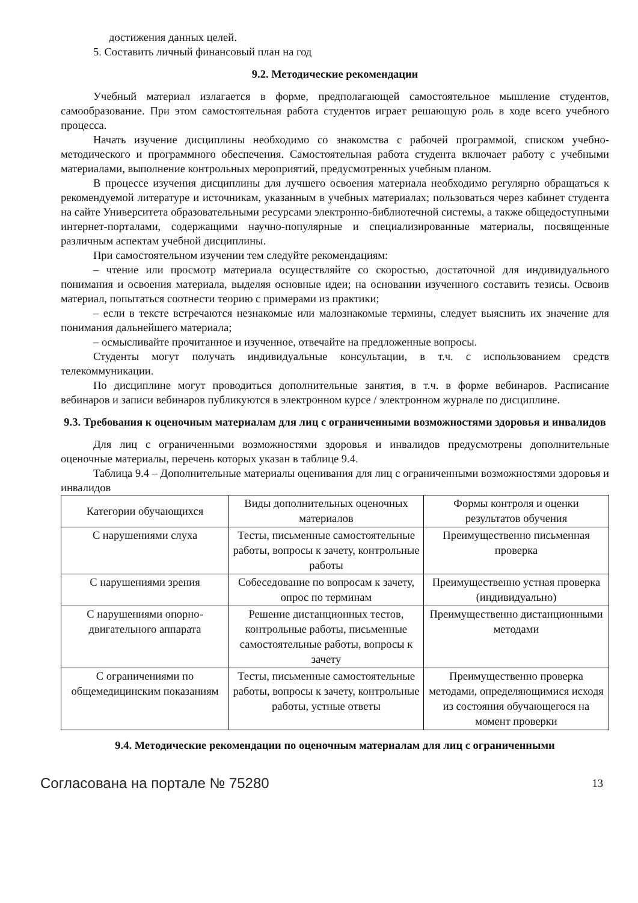достижения данных целей.
5. Составить личный финансовый план на год
9.2. Методические рекомендации
Учебный материал излагается в форме, предполагающей самостоятельное мышление студентов, самообразование. При этом самостоятельная работа студентов играет решающую роль в ходе всего учебного процесса.
Начать изучение дисциплины необходимо со знакомства с рабочей программой, списком учебно-методического и программного обеспечения. Самостоятельная работа студента включает работу с учебными материалами, выполнение контрольных мероприятий, предусмотренных учебным планом.
В процессе изучения дисциплины для лучшего освоения материала необходимо регулярно обращаться к рекомендуемой литературе и источникам, указанным в учебных материалах; пользоваться через кабинет студента на сайте Университета образовательными ресурсами электронно-библиотечной системы, а также общедоступными интернет-порталами, содержащими научно-популярные и специализированные материалы, посвященные различным аспектам учебной дисциплины.
При самостоятельном изучении тем следуйте рекомендациям:
– чтение или просмотр материала осуществляйте со скоростью, достаточной для индивидуального понимания и освоения материала, выделяя основные идеи; на основании изученного составить тезисы. Освоив материал, попытаться соотнести теорию с примерами из практики;
– если в тексте встречаются незнакомые или малознакомые термины, следует выяснить их значение для понимания дальнейшего материала;
– осмысливайте прочитанное и изученное, отвечайте на предложенные вопросы.
Студенты могут получать индивидуальные консультации, в т.ч. с использованием средств телекоммуникации.
По дисциплине могут проводиться дополнительные занятия, в т.ч. в форме вебинаров. Расписание вебинаров и записи вебинаров публикуются в электронном курсе / электронном журнале по дисциплине.
9.3. Требования к оценочным материалам для лиц с ограниченными возможностями здоровья и инвалидов
Для лиц с ограниченными возможностями здоровья и инвалидов предусмотрены дополнительные оценочные материалы, перечень которых указан в таблице 9.4.
Таблица 9.4 – Дополнительные материалы оценивания для лиц с ограниченными возможностями здоровья и инвалидов
| Категории обучающихся | Виды дополнительных оценочных материалов | Формы контроля и оценки результатов обучения |
| С нарушениями слуха | Тесты, письменные самостоятельные работы, вопросы к зачету, контрольные работы | Преимущественно письменная проверка |
| С нарушениями зрения | Собеседование по вопросам к зачету, опрос по терминам | Преимущественно устная проверка (индивидуально) |
| С нарушениями опорно-двигательного аппарата | Решение дистанционных тестов, контрольные работы, письменные самостоятельные работы, вопросы к зачету | Преимущественно дистанционными методами |
| С ограничениями по общемедицинским показаниям | Тесты, письменные самостоятельные работы, вопросы к зачету, контрольные работы, устные ответы | Преимущественно проверка методами, определяющимися исходя из состояния обучающегося на момент проверки |
9.4. Методические рекомендации по оценочным материалам для лиц с ограниченными
Согласована на портале № 75280 13